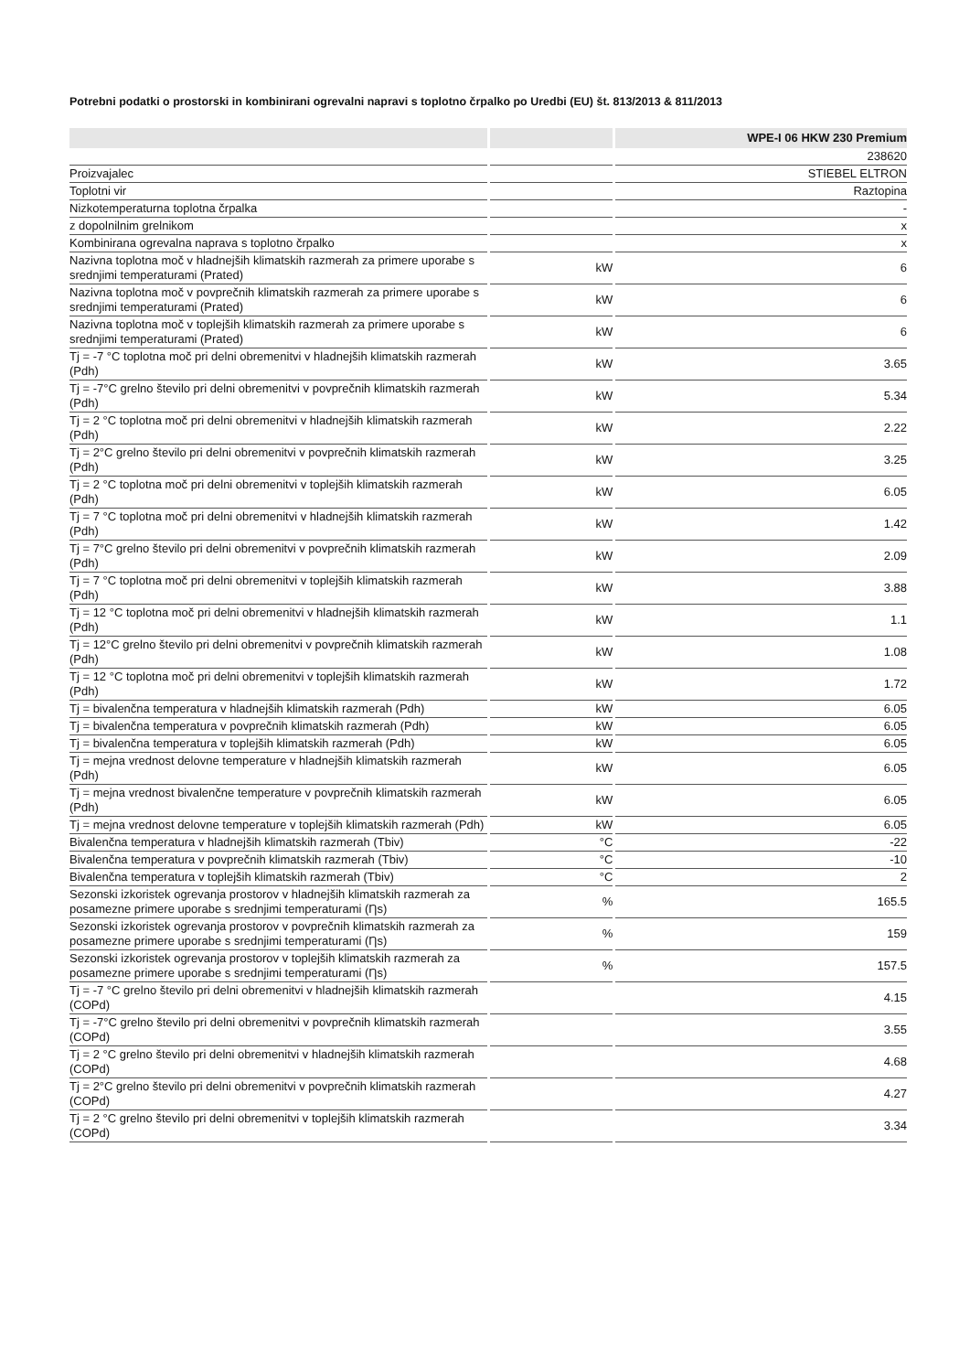Potrebni podatki o prostorski in kombinirani ogrevalni napravi s toplotno črpalko po Uredbi (EU) št. 813/2013 & 811/2013
| | | WPE-I 06 HKW 230 Premium |
| --- | --- | --- |
| | | 238620 |
| Proizvajalec | | STIEBEL ELTRON |
| Toplotni vir | | Raztopina |
| Nizkotemperaturna toplotna črpalka | | - |
| z dopolnilnim grelnikom | | x |
| Kombinirana ogrevalna naprava s toplotno črpalko | | x |
| Nazivna toplotna moč v hladnejših klimatskih razmerah za primere uporabe s srednjimi temperaturami (Prated) | kW | 6 |
| Nazivna toplotna moč v povprečnih klimatskih razmerah za primere uporabe s srednjimi temperaturami (Prated) | kW | 6 |
| Nazivna toplotna moč v toplejših klimatskih razmerah za primere uporabe s srednjimi temperaturami (Prated) | kW | 6 |
| Tj = -7 °C toplotna moč pri delni obremenitvi v hladnejših klimatskih razmerah (Pdh) | kW | 3.65 |
| Tj = -7°C grelno število pri delni obremenitvi v povprečnih klimatskih razmerah (Pdh) | kW | 5.34 |
| Tj = 2 °C toplotna moč pri delni obremenitvi v hladnejših klimatskih razmerah (Pdh) | kW | 2.22 |
| Tj = 2°C grelno število pri delni obremenitvi v povprečnih klimatskih razmerah (Pdh) | kW | 3.25 |
| Tj = 2 °C toplotna moč pri delni obremenitvi v toplejših klimatskih razmerah (Pdh) | kW | 6.05 |
| Tj = 7 °C toplotna moč pri delni obremenitvi v hladnejših klimatskih razmerah (Pdh) | kW | 1.42 |
| Tj = 7°C grelno število pri delni obremenitvi v povprečnih klimatskih razmerah (Pdh) | kW | 2.09 |
| Tj = 7 °C toplotna moč pri delni obremenitvi v toplejših klimatskih razmerah (Pdh) | kW | 3.88 |
| Tj = 12 °C toplotna moč pri delni obremenitvi v hladnejših klimatskih razmerah (Pdh) | kW | 1.1 |
| Tj = 12°C grelno število pri delni obremenitvi v povprečnih klimatskih razmerah (Pdh) | kW | 1.08 |
| Tj = 12 °C toplotna moč pri delni obremenitvi v toplejših klimatskih razmerah (Pdh) | kW | 1.72 |
| Tj = bivalenčna temperatura v hladnejših klimatskih razmerah (Pdh) | kW | 6.05 |
| Tj = bivalenčna temperatura v povprečnih klimatskih razmerah (Pdh) | kW | 6.05 |
| Tj = bivalenčna temperatura v toplejših klimatskih razmerah (Pdh) | kW | 6.05 |
| Tj = mejna vrednost delovne temperature v hladnejših klimatskih razmerah (Pdh) | kW | 6.05 |
| Tj = mejna vrednost bivalenčne temperature v povprečnih klimatskih razmerah (Pdh) | kW | 6.05 |
| Tj = mejna vrednost delovne temperature v toplejših klimatskih razmerah (Pdh) | kW | 6.05 |
| Bivalenčna temperatura v hladnejših klimatskih razmerah (Tbiv) | °C | -22 |
| Bivalenčna temperatura v povprečnih klimatskih razmerah (Tbiv) | °C | -10 |
| Bivalenčna temperatura v toplejših klimatskih razmerah (Tbiv) | °C | 2 |
| Sezonski izkoristek ogrevanja prostorov v hladnejših klimatskih razmerah za posamezne primere uporabe s srednjimi temperaturami (Ƞs) | % | 165.5 |
| Sezonski izkoristek ogrevanja prostorov v povprečnih klimatskih razmerah za posamezne primere uporabe s srednjimi temperaturami (Ƞs) | % | 159 |
| Sezonski izkoristek ogrevanja prostorov v toplejših klimatskih razmerah za posamezne primere uporabe s srednjimi temperaturami (Ƞs) | % | 157.5 |
| Tj = -7 °C grelno število pri delni obremenitvi v hladnejših klimatskih razmerah (COPd) | | 4.15 |
| Tj = -7°C grelno število pri delni obremenitvi v povprečnih klimatskih razmerah (COPd) | | 3.55 |
| Tj = 2 °C grelno število pri delni obremenitvi v hladnejših klimatskih razmerah (COPd) | | 4.68 |
| Tj = 2°C grelno število pri delni obremenitvi v povprečnih klimatskih razmerah (COPd) | | 4.27 |
| Tj = 2 °C grelno število pri delni obremenitvi v toplejših klimatskih razmerah (COPd) | | 3.34 |